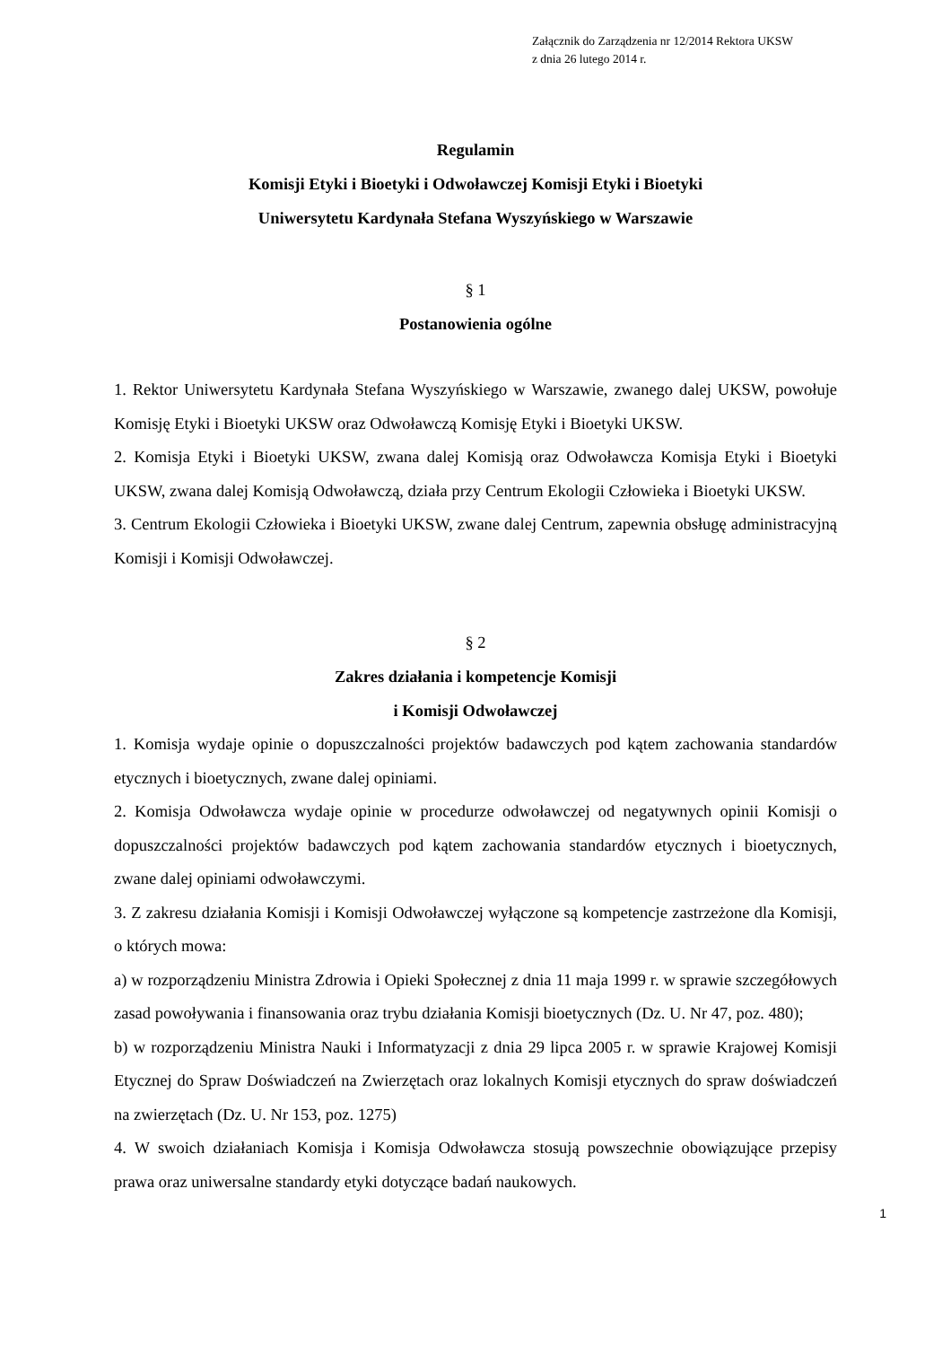Załącznik do Zarządzenia nr 12/2014 Rektora UKSW
z dnia 26 lutego 2014 r.
Regulamin
Komisji Etyki i Bioetyki i Odwoławczej Komisji Etyki i Bioetyki
Uniwersytetu Kardynała Stefana Wyszyńskiego w Warszawie
§ 1
Postanowienia ogólne
1. Rektor Uniwersytetu Kardynała Stefana Wyszyńskiego w Warszawie, zwanego dalej UKSW, powołuje Komisję Etyki i Bioetyki UKSW oraz Odwoławczą Komisję Etyki i Bioetyki UKSW.
2. Komisja Etyki i Bioetyki UKSW, zwana dalej Komisją oraz Odwoławcza Komisja Etyki i Bioetyki UKSW, zwana dalej Komisją Odwoławczą, działa przy Centrum Ekologii Człowieka i Bioetyki UKSW.
3. Centrum Ekologii Człowieka i Bioetyki UKSW, zwane dalej Centrum, zapewnia obsługę administracyjną Komisji i Komisji Odwoławczej.
§ 2
Zakres działania i kompetencje Komisji
i Komisji Odwoławczej
1. Komisja wydaje opinie o dopuszczalności projektów badawczych pod kątem zachowania standardów etycznych i bioetycznych, zwane dalej opiniami.
2. Komisja Odwoławcza wydaje opinie w procedurze odwoławczej od negatywnych opinii Komisji o dopuszczalności projektów badawczych pod kątem zachowania standardów etycznych i bioetycznych, zwane dalej opiniami odwoławczymi.
3. Z zakresu działania Komisji i Komisji Odwoławczej wyłączone są kompetencje zastrzeżone dla Komisji, o których mowa:
a) w rozporządzeniu Ministra Zdrowia i Opieki Społecznej z dnia 11 maja 1999 r. w sprawie szczegółowych zasad powoływania i finansowania oraz trybu działania Komisji bioetycznych (Dz. U. Nr 47, poz. 480);
b) w rozporządzeniu Ministra Nauki i Informatyzacji z dnia 29 lipca 2005 r. w sprawie Krajowej Komisji Etycznej do Spraw Doświadczeń na Zwierzętach oraz lokalnych Komisji etycznych do spraw doświadczeń na zwierzętach (Dz. U. Nr 153, poz. 1275)
4. W swoich działaniach Komisja i Komisja Odwoławcza stosują powszechnie obowiązujące przepisy prawa oraz uniwersalne standardy etyki dotyczące badań naukowych.
1